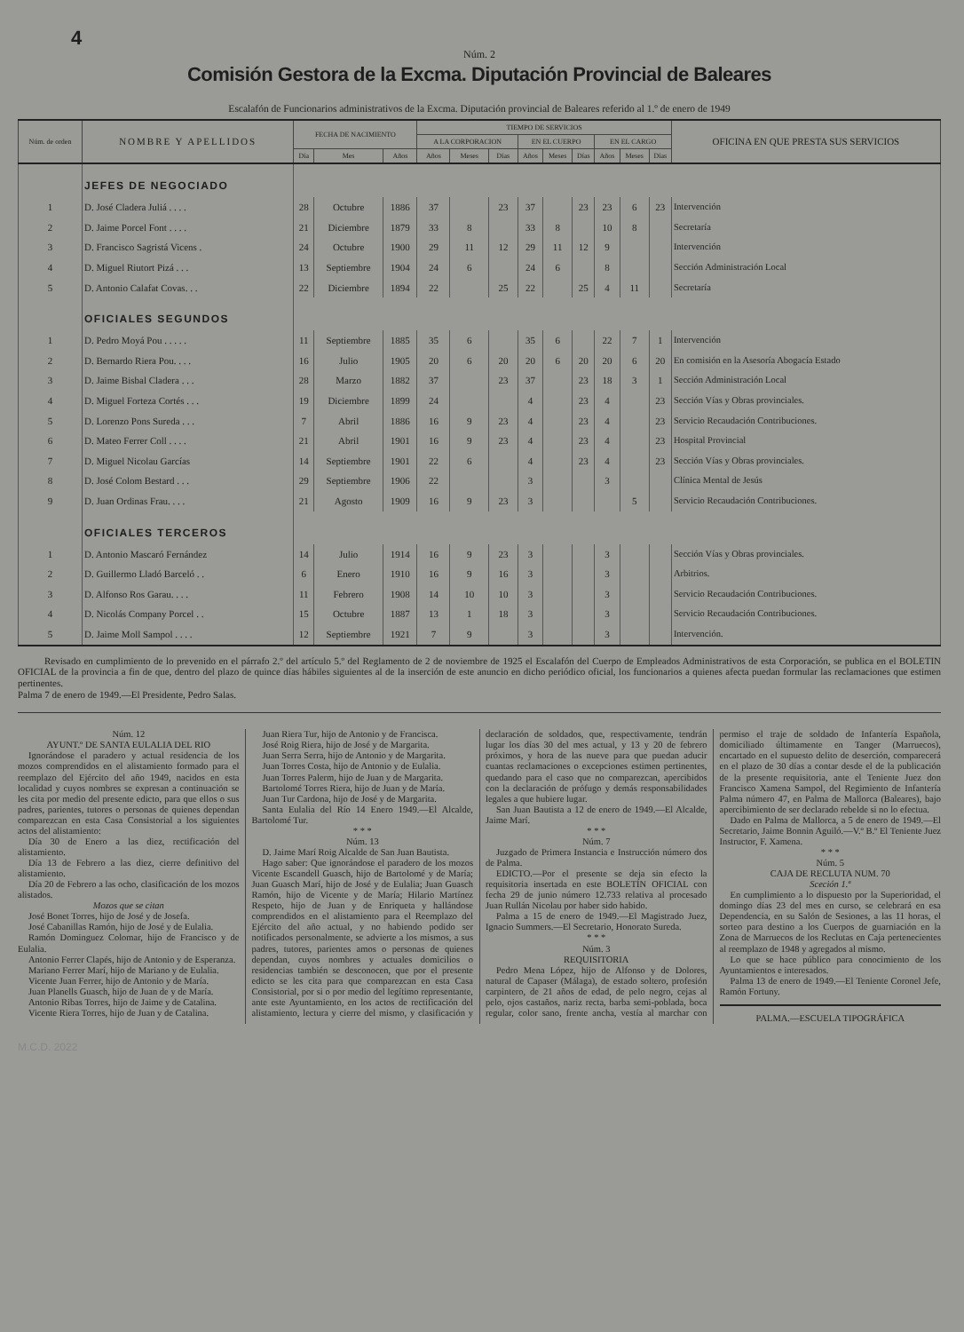4
Núm. 2
Comisión Gestora de la Excma. Diputación Provincial de Baleares
Escalafón de Funcionarios administrativos de la Excma. Diputación provincial de Baleares referido al 1.º de enero de 1949
| Núm. de orden | NOMBRE Y APELLIDOS | FECHA DE NACIMIENTO | | | TIEMPO DE SERVICIOS | | | | | | | | | OFICINA EN QUE PRESTA SUS SERVICIOS |
| --- | --- | --- | --- | --- | --- | --- | --- | --- | --- | --- | --- | --- | --- | --- |
| | | | | | A LA CORPORACION | | | EN EL CUERPO | | | EN EL CARGO | | | |
| | | Día | Mes | Años | Años | Meses | Días | Años | Meses | Días | Años | Meses | Días | |
| | JEFES DE NEGOCIADO | | | | | | | | | | | | | |
| 1 | D. José Cladera Juliá . . . . | 28 | Octubre | 1886 | 37 | | 23 | 37 | | 23 | 23 | 6 | 23 | Intervención |
| 2 | D. Jaime Porcel Font . . . . | 21 | Diciembre | 1879 | 33 | 8 | | 33 | 8 | | 10 | 8 | | Secretaría |
| 3 | D. Francisco Sagristá Vicens . | 24 | Octubre | 1900 | 29 | 11 | 12 | 29 | 11 | 12 | 9 | | | Intervención |
| 4 | D. Miguel Riutort Pizá . . . | 13 | Septiembre | 1904 | 24 | 6 | | 24 | 6 | | 8 | | | Sección Administración Local |
| 5 | D. Antonio Calafat Covas. . . | 22 | Diciembre | 1894 | 22 | | 25 | 22 | | 25 | 4 | 11 | | Secretaría |
| | OFICIALES SEGUNDOS | | | | | | | | | | | | | |
| 1 | D. Pedro Moyá Pou . . . . . | 11 | Septiembre | 1885 | 35 | 6 | | 35 | 6 | | 22 | 7 | 1 | Intervención |
| 2 | D. Bernardo Riera Pou. . . . | 16 | Julio | 1905 | 20 | 6 | 20 | 20 | 6 | 20 | 20 | 6 | 20 | En comisión en la Asesoría Abogacía Estado |
| 3 | D. Jaime Bisbal Cladera . . . | 28 | Marzo | 1882 | 37 | | 23 | 37 | | 23 | 18 | 3 | 1 | Sección Administración Local |
| 4 | D. Miguel Forteza Cortés . . . | 19 | Diciembre | 1899 | 24 | | | 4 | | 23 | 4 | | 23 | Sección Vías y Obras provinciales. |
| 5 | D. Lorenzo Pons Sureda . . . | 7 | Abril | 1886 | 16 | 9 | 23 | 4 | | 23 | 4 | | 23 | Servicio Recaudación Contribuciones. |
| 6 | D. Mateo Ferrer Coll . . . . | 21 | Abril | 1901 | 16 | 9 | 23 | 4 | | 23 | 4 | | 23 | Hospital Provincial |
| 7 | D. Miguel Nicolau Garcías | 14 | Septiembre | 1901 | 22 | 6 | | 4 | | 23 | 4 | | 23 | Sección Vías y Obras provinciales. |
| 8 | D. José Colom Bestard . . . | 29 | Septiembre | 1906 | 22 | | | 3 | | | 3 | | | Clínica Mental de Jesús |
| 9 | D. Juan Ordinas Frau. . . . | 21 | Agosto | 1909 | 16 | 9 | 23 | 3 | | | | 5 | | Servicio Recaudación Contribuciones. |
| | OFICIALES TERCEROS | | | | | | | | | | | | | |
| 1 | D. Antonio Mascaró Fernández | 14 | Julio | 1914 | 16 | 9 | 23 | 3 | | | 3 | | | Sección Vías y Obras provinciales. |
| 2 | D. Guillermo Lladó Barceló . . | 6 | Enero | 1910 | 16 | 9 | 16 | 3 | | | 3 | | | Arbitrios. |
| 3 | D. Alfonso Ros Garau. . . . | 11 | Febrero | 1908 | 14 | 10 | 10 | 3 | | | 3 | | | Servicio Recaudación Contribuciones. |
| 4 | D. Nicolás Company Porcel . . | 15 | Octubre | 1887 | 13 | 1 | 18 | 3 | | | 3 | | | Servicio Recaudación Contribuciones. |
| 5 | D. Jaime Moll Sampol . . . . | 12 | Septiembre | 1921 | 7 | 9 | | 3 | | | 3 | | | Intervención. |
Revisado en cumplimiento de lo prevenido en el párrafo 2.º del artículo 5.º del Reglamento de 2 de noviembre de 1925 el Escalafón del Cuerpo de Empleados Administrativos de esta Corporación, se publica en el BOLETIN OFICIAL de la provincia a fin de que, dentro del plazo de quince días hábiles siguientes al de la inserción de este anuncio en dicho periódico oficial, los funcionarios a quienes afecta puedan formular las reclamaciones que estimen pertinentes.
Palma 7 de enero de 1949.—El Presidente, Pedro Salas.
Núm. 12
AYUNT.º DE SANTA EULALIA DEL RIO
Ignorándose el paradero y actual residencia de los mozos comprendidos en el alistamiento formado para el reemplazo del Ejército del año 1949, nacidos en esta localidad y cuyos nombres se expresan a continuación se les cita por medio del presente edicto, para que ellos o sus padres, parientes, tutores o personas de quienes dependan comparezcan en esta Casa Consistorial a los siguientes actos del alistamiento:
Día 30 de Enero a las diez, rectificación del alistamiento.
Día 13 de Febrero a las diez, cierre definitivo del alistamiento.
Día 20 de Febrero a las ocho, clasificación de los mozos alistados.
Mozos que se citan
José Bonet Torres, hijo de José y de Josefa.
José Cabanillas Ramón, hijo de José y de Eulalia.
Ramón Dominguez Colomar, hijo de Francisco y de Eulalia.
Antonio Ferrer Clapés, hijo de Antonio y de Esperanza.
Mariano Ferrer Marí, hijo de Mariano y de Eulalia.
Vicente Juan Ferrer, hijo de Antonio y de María.
Juan Planells Guasch, hijo de Juan de y de María.
Antonio Ribas Torres, hijo de Jaime y de Catalina.
Vicente Riera Torres, hijo de Juan y de Catalina.
Juan Riera Tur, hijo de Antonio y de Francisca.
José Roig Riera, hijo de José y de Margarita.
Juan Serra Serra, hijo de Antonio y de Margarita.
Juan Torres Costa, hijo de Antonio y de Eulalia.
Juan Torres Palerm, hijo de Juan y de Margarita.
Bartolomé Torres Riera, hijo de Juan y de María.
Juan Tur Cardona, hijo de José y de Margarita.
Santa Eulalia del Río 14 Enero 1949.—El Alcalde, Bartolomé Tur.
* * *
Núm. 13
D. Jaime Marí Roig Alcalde de San Juan Bautista.
Hago saber: Que ignorándose el paradero de los mozos Vicente Escandell Guasch, hijo de Bartolomé y de María; Juan Guasch Marí, hijo de José y de Eulalia; Juan Guasch Ramón, hijo de Vicente y de María; Hilario Martínez Respeto, hijo de Juan y de Enriqueta y hallándose comprendidos en el alistamiento para el Reemplazo del Ejército del año actual, y no habiendo podido ser notificados personalmente, se advierte a los mismos, a sus padres, tutores, parientes amos o personas de quienes dependan, cuyos nombres y actuales domicilios o residencias también se desconocen, que por el presente edicto se les cita para que comparezcan en esta Casa Consistorial, por si o por medio del legítimo representante, ante este Ayuntamiento, en los actos de rectificación del alistamiento, lectura y cierre del mismo, y clasificación y declaración de soldados, que, respectivamente, tendrán lugar los días 30 del mes actual, y 13 y 20 de febrero próximos, y hora de las nueve para que puedan aducir cuantas reclamaciones o excepciones estimen pertinentes, quedando para el caso que no comparezcan, apercibidos con la declaración de prófugo y demás responsabilidades legales a que hubiere lugar.
San Juan Bautista a 12 de enero de 1949.—El Alcalde, Jaime Marí.
* * *
Núm. 7
Juzgado de Primera Instancia e Instrucción número dos de Palma.
EDICTO.—Por el presente se deja sin efecto la requisitoria insertada en este BOLETÍN OFICIAL con fecha 29 de junio número 12.733 relativa al procesado Juan Rullán Nicolau por haber sido habido.
Palma a 15 de enero de 1949.—El Magistrado Juez, Ignacio Summers.—El Secretario, Honorato Sureda.
* * *
Núm. 3
REQUISITORIA
Pedro Mena López, hijo de Alfonso y de Dolores, natural de Capaser (Málaga), de estado soltero, profesión carpintero, de 21 años de edad, de pelo negro, cejas al pelo, ojos castaños, nariz recta, barba semi-poblada, boca regular, color sano, frente ancha, vestía al marchar con permiso el traje de soldado de Infantería Española, domiciliado últimamente en Tanger (Marruecos), encartado en el supuesto delito de deserción, comparecerá en el plazo de 30 días a contar desde el de la publicación de la presente requisitoria, ante el Teniente Juez don Francisco Xamena Sampol, del Regimiento de Infantería Palma número 47, en Palma de Mallorca (Baleares), bajo apercibimiento de ser declarado rebelde si no lo efectua.
Dado en Palma de Mallorca, a 5 de enero de 1949.—El Secretario, Jaime Bonnin Aguiló.—V.º B.º El Teniente Juez Instructor, F. Xamena.
* * *
Núm. 5
CAJA DE RECLUTA NUM. 70
Sceción 1.ª
En cumplimiento a lo dispuesto por la Superioridad, el domingo días 23 del mes en curso, se celebrará en esa Dependencia, en su Salón de Sesiones, a las 11 horas, el sorteo para destino a los Cuerpos de guarniación en la Zona de Marruecos de los Reclutas en Caja pertenecientes al reemplazo de 1948 y agregados al mismo.
Lo que se hace público para conocimiento de los Ayuntamientos e interesados.
Palma 13 de enero de 1949.—El Teniente Coronel Jefe, Ramón Fortuny.
PALMA.—ESCUELA TIPOGRÁFICA
M.C.D. 2022